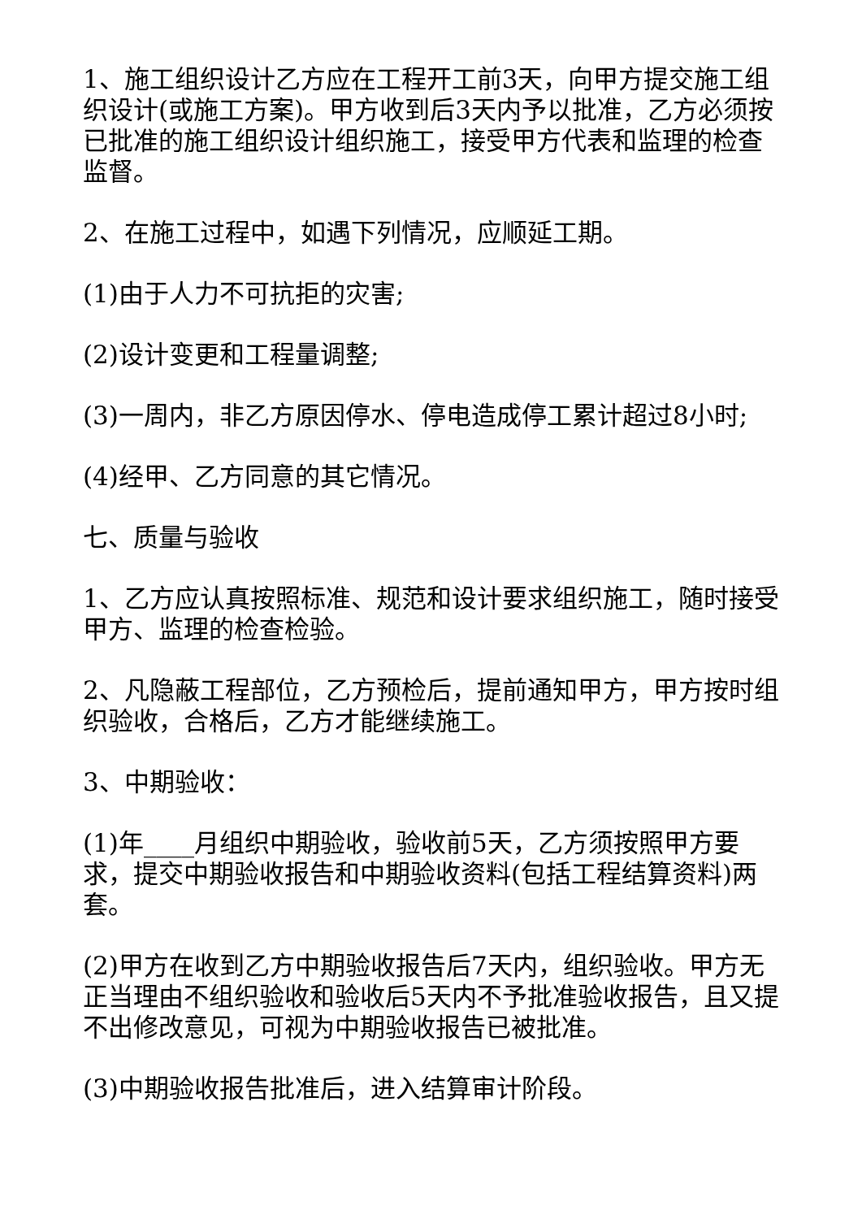1、施工组织设计乙方应在工程开工前3天，向甲方提交施工组织设计(或施工方案)。甲方收到后3天内予以批准，乙方必须按已批准的施工组织设计组织施工，接受甲方代表和监理的检查监督。
2、在施工过程中，如遇下列情况，应顺延工期。
(1)由于人力不可抗拒的灾害;
(2)设计变更和工程量调整;
(3)一周内，非乙方原因停水、停电造成停工累计超过8小时;
(4)经甲、乙方同意的其它情况。
七、质量与验收
1、乙方应认真按照标准、规范和设计要求组织施工，随时接受甲方、监理的检查检验。
2、凡隐蔽工程部位，乙方预检后，提前通知甲方，甲方按时组织验收，合格后，乙方才能继续施工。
3、中期验收：
(1)年____月组织中期验收，验收前5天，乙方须按照甲方要求，提交中期验收报告和中期验收资料(包括工程结算资料)两套。
(2)甲方在收到乙方中期验收报告后7天内，组织验收。甲方无正当理由不组织验收和验收后5天内不予批准验收报告，且又提不出修改意见，可视为中期验收报告已被批准。
(3)中期验收报告批准后，进入结算审计阶段。